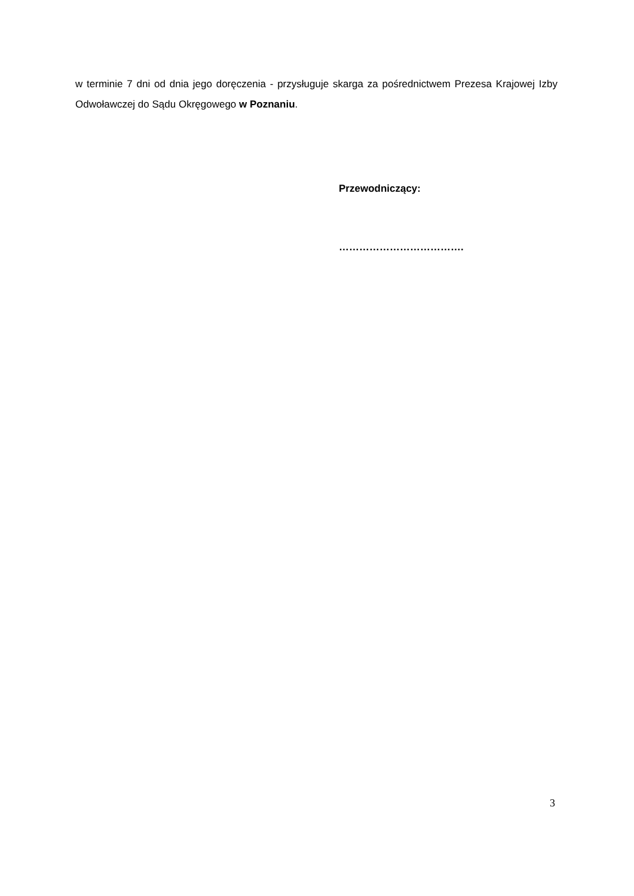w terminie 7 dni od dnia jego doręczenia - przysługuje skarga za pośrednictwem Prezesa Krajowej Izby Odwoławczej do Sądu Okręgowego w Poznaniu.
Przewodniczący:
……………………………….
3